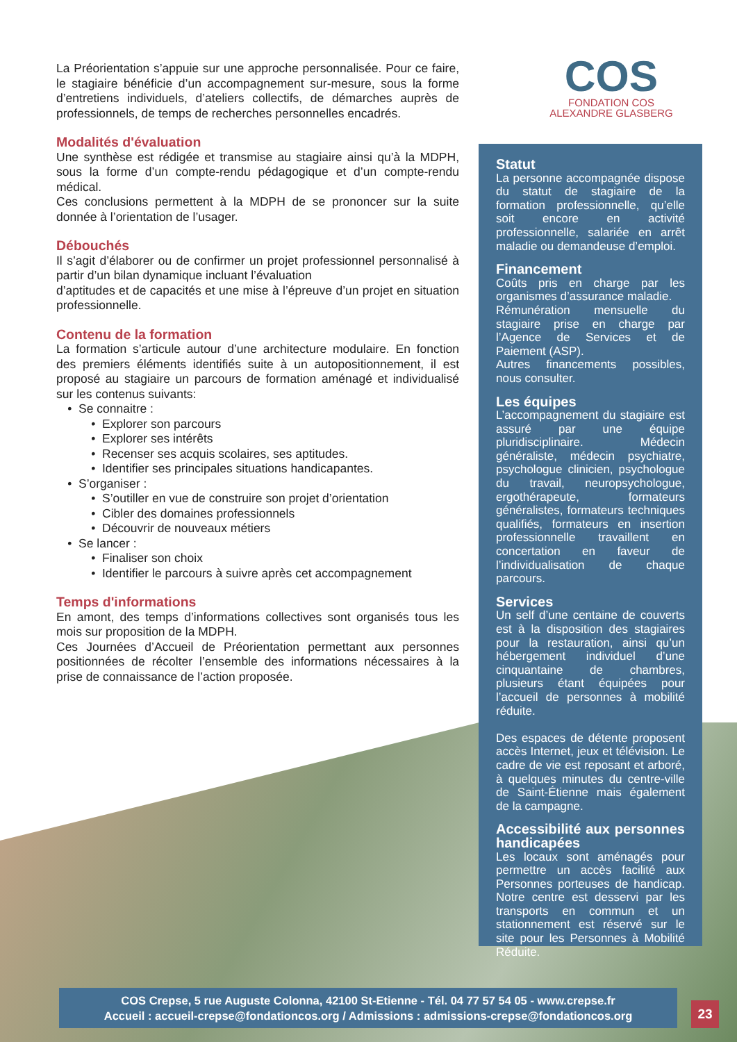La Préorientation s’appuie sur une approche personnalisée. Pour ce faire, le stagiaire bénéficie d’un accompagnement sur-mesure, sous la forme d’entretiens individuels, d’ateliers collectifs, de démarches auprès de professionnels, de temps de recherches personnelles encadrés.
Modalités d'évaluation
Une synthèse est rédigée et transmise au stagiaire ainsi qu’à la MDPH, sous la forme d’un compte-rendu pédagogique et d’un compte-rendu médical.
Ces conclusions permettent à la MDPH de se prononcer sur la suite donnée à l’orientation de l’usager.
Débouchés
Il s’agit d’élaborer ou de confirmer un projet professionnel personnalisé à partir d’un bilan dynamique incluant l’évaluation
d’aptitudes et de capacités et une mise à l’épreuve d’un projet en situation professionnelle.
Contenu de la formation
La formation s’articule autour d’une architecture modulaire. En fonction des premiers éléments identifiés suite à un autopositionnement, il est proposé au stagiaire un parcours de formation aménagé et individualisé sur les contenus suivants:
Se connaitre :
Explorer son parcours
Explorer ses intérêts
Recenser ses acquis scolaires, ses aptitudes.
Identifier ses principales situations handicapantes.
S’organiser :
S’outiller en vue de construire son projet d’orientation
Cibler des domaines professionnels
Découvrir de nouveaux métiers
Se lancer :
Finaliser son choix
Identifier le parcours à suivre après cet accompagnement
Temps d'informations
En amont, des temps d’informations collectives sont organisés tous les mois sur proposition de la MDPH.
Ces Journées d’Accueil de Préorientation permettant aux personnes positionnées de récolter l’ensemble des informations nécessaires à la prise de connaissance de l’action proposée.
COS
FONDATION COS
ALEXANDRE GLASBERG
Statut
La personne accompagnée dispose du statut de stagiaire de la formation professionnelle, qu’elle soit encore en activité professionnelle, salariée en arrêt maladie ou demandeuse d’emploi.
Financement
Coûts pris en charge par les organismes d’assurance maladie.
Rémunération mensuelle du stagiaire prise en charge par l’Agence de Services et de Paiement (ASP).
Autres financements possibles, nous consulter.
Les équipes
L’accompagnement du stagiaire est assuré par une équipe pluridisciplinaire. Médecin généraliste, médecin psychiatre, psychologue clinicien, psychologue du travail, neuropsychologue, ergothérapeute, formateurs généralistes, formateurs techniques qualifiés, formateurs en insertion professionnelle travaillent en concertation en faveur de l’individualisation de chaque parcours.
Services
Un self d’une centaine de couverts est à la disposition des stagiaires pour la restauration, ainsi qu’un hébergement individuel d’une cinquantaine de chambres, plusieurs étant équipées pour l’accueil de personnes à mobilité réduite.
Des espaces de détente proposent accès Internet, jeux et télévision. Le cadre de vie est reposant et arboré, à quelques minutes du centre-ville de Saint-Étienne mais également de la campagne.
Accessibilité aux personnes handicapées
Les locaux sont aménagés pour permettre un accès facilité aux Personnes porteuses de handicap. Notre centre est desservi par les transports en commun et un stationnement est réservé sur le site pour les Personnes à Mobilité Réduite.
COS Crepse, 5 rue Auguste Colonna, 42100 St-Etienne - Tél. 04 77 57 54 05 - www.crepse.fr
Accueil : accueil-crepse@fondationcos.org / Admissions : admissions-crepse@fondationcos.org
23